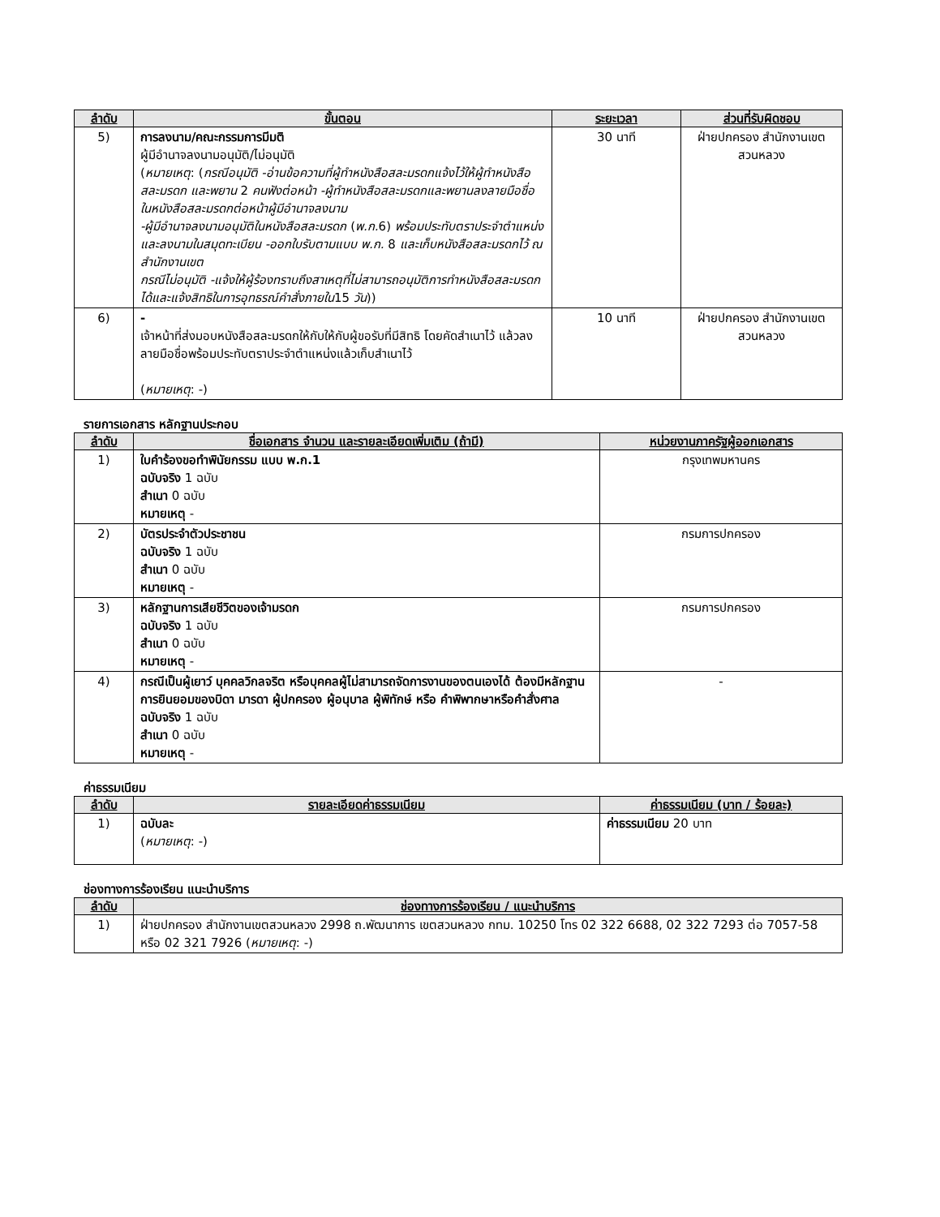| ลำดับ | ขั้นตอน | ระยะเวลา | ส่วนที่รับผิดชอบ |
| --- | --- | --- | --- |
| 5) | การลงนาม/คณะกรรมการมีมติ ผู้มีอำนาจลงนามอนุมัติ/ไม่อนุมัติ ( หมายเหตุ : ( กรณีอนุมัติ -อ่านข้อความที่ผู้ทำหนังสือสละมรดกแจ้งไว้ให้ผู้ทำหนังสือสละมรดก และพยาน 2 คนฟังต่อหน้า -ผู้ทำหนังสือสละมรดกและพยานลงลายมือชื่อในหนังสือสละมรดกต่อหน้าผู้มีอำนาจลงนาม -ผู้มีอำนาจลงนามอนุมัติในหนังสือสละมรดก ( พ.ก. 6) พร้อมประทับตราประจำตำแหน่ง และลงนามในสมุดทะเบียน -ออกใบรับตามแบบ พ.ก. 8 และเก็บหนังสือสละมรดกไว้ ณ สำนักงานเขต กรณีไม่อนุมัติ -แจ้งให้ผู้ร้องทราบถึงสาเหตุที่ไม่สามารถอนุมัติการทำหนังสือสละมรดกได้และแจ้งสิทธิในการอุทธรณ์คำสั่งภายใน 15 วัน )) | 30 นาที | ฝ่ายปกครอง สำนักงานเขตสวนหลวง |
| 6) | - เจ้าหน้าที่ส่งมอบหนังสือสละมรดกให้กับให้กับผู้ขอรับที่มีสิทธิ โดยคัดสำเนาไว้ แล้วลงลายมือชื่อพร้อมประทับตราประจำตำแหน่งแล้วเก็บสำเนาไว้ ( หมายเหตุ : -) | 10 นาที | ฝ่ายปกครอง สำนักงานเขตสวนหลวง |
รายการเอกสาร หลักฐานประกอบ
| ลำดับ | ชื่อเอกสาร จำนวน และรายละเอียดเพิ่มเติม (ถ้ามี) | หน่วยงานภาครัฐผู้ออกเอกสาร |
| --- | --- | --- |
| 1) | ใบคำร้องขอทำพินัยกรรม แบบ พ.ก.1 ฉบับจริง 1 ฉบับ สำเนา 0 ฉบับ หมายเหตุ - | กรุงเทพมหานคร |
| 2) | บัตรประจำตัวประชาชน ฉบับจริง 1 ฉบับ สำเนา 0 ฉบับ หมายเหตุ - | กรมการปกครอง |
| 3) | หลักฐานการเสียชีวิตของเจ้ามรดก ฉบับจริง 1 ฉบับ สำเนา 0 ฉบับ หมายเหตุ - | กรมการปกครอง |
| 4) | กรณีเป็นผู้เยาว์ บุคคลวิกลจริต หรือบุคคลผู้ไม่สามารถจัดการงานของตนเองได้ ต้องมีหลักฐานการยินยอมของบิดา มารดา ผู้ปกครอง ผู้อนุบาล ผู้พิทักษ์ หรือ คำพิพากษาหรือคำสั่งศาล ฉบับจริง 1 ฉบับ สำเนา 0 ฉบับ หมายเหตุ - | - |
ค่าธรรมเนียม
| ลำดับ | รายละเอียดค่าธรรมเนียม | ค่าธรรมเนียม (บาท / ร้อยละ) |
| --- | --- | --- |
| 1) | ฉบับละ ( หมายเหตุ : -) | ค่าธรรมเนียม 20 บาท |
ช่องทางการร้องเรียน แนะนำบริการ
| ลำดับ | ช่องทางการร้องเรียน / แนะนำบริการ |
| --- | --- |
| 1) | ฝ่ายปกครอง สำนักงานเขตสวนหลวง 2998 ถ.พัฒนาการ เขตสวนหลวง กทม. 10250 โทร 02 322 6688, 02 322 7293 ต่อ 7057-58 หรือ 02 321 7926 ( หมายเหตุ : -) |